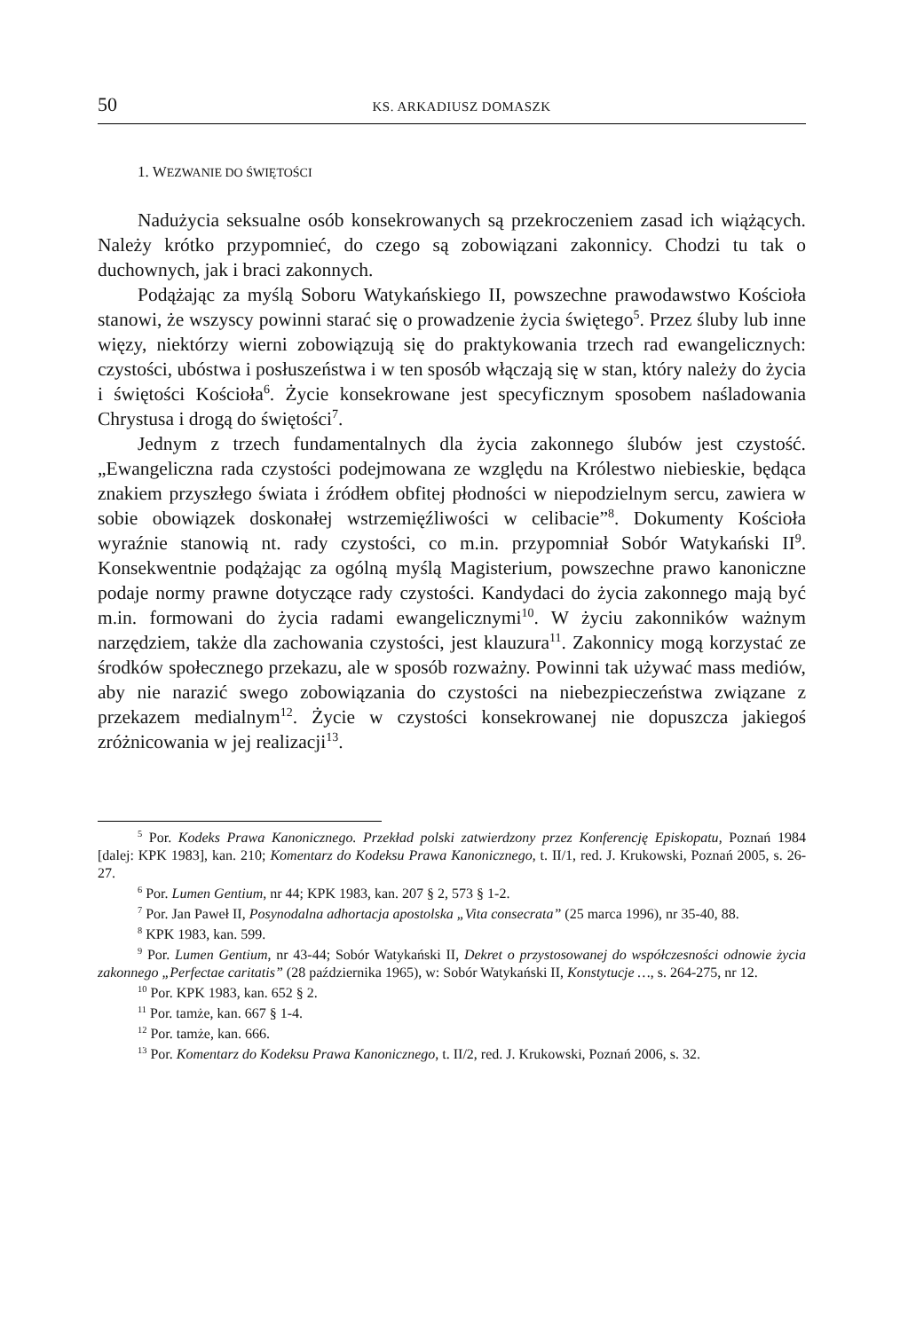50 KS. ARKADIUSZ DOMASZK
1. WEZWANIE DO ŚWIĘTOŚCI
Nadużycia seksualne osób konsekrowanych są przekroczeniem zasad ich wiążących. Należy krótko przypomnieć, do czego są zobowiązani zakonnicy. Chodzi tu tak o duchownych, jak i braci zakonnych.
Podążając za myślą Soboru Watykańskiego II, powszechne prawodawstwo Kościoła stanowi, że wszyscy powinni starać się o prowadzenie życia świętego<sup>5</sup>. Przez śluby lub inne więzy, niektórzy wierni zobowiązują się do praktykowania trzech rad ewangelicznych: czystości, ubóstwa i posłuszeństwa i w ten sposób włączają się w stan, który należy do życia i świętości Kościoła<sup>6</sup>. Życie konsekrowane jest specyficznym sposobem naśladowania Chrystusa i drogą do świętości<sup>7</sup>.
Jednym z trzech fundamentalnych dla życia zakonnego ślubów jest czystość. „Ewangeliczna rada czystości podejmowana ze względu na Królestwo niebieskie, będąca znakiem przyszłego świata i źródłem obfitej płodności w niepodzielnym sercu, zawiera w sobie obowiązek doskonałej wstrzemięźliwości w celibacie”<sup>8</sup>. Dokumenty Kościoła wyraźnie stanowią nt. rady czystości, co m.in. przypomniał Sobór Watykański II<sup>9</sup>. Konsekwentnie podążając za ogólną myślą Magisterium, powszechne prawo kanoniczne podaje normy prawne dotyczące rady czystości. Kandydaci do życia zakonnego mają być m.in. formowani do życia radami ewangelicznymi<sup>10</sup>. W życiu zakonników ważnym narzędziem, także dla zachowania czystości, jest klauzura<sup>11</sup>. Zakonnicy mogą korzystać ze środków społecznego przekazu, ale w sposób rozważny. Powinni tak używać mass mediów, aby nie narazić swego zobowiązania do czystości na niebezpieczeństwa związane z przekazem medialnym<sup>12</sup>. Życie w czystości konsekrowanej nie dopuszcza jakiegoś zróżnicowania w jej realizacji<sup>13</sup>.
<sup>5</sup> Por. Kodeks Prawa Kanonicznego. Przekład polski zatwierdzony przez Konferencję Episkopatu, Poznań 1984 [dalej: KPK 1983], kan. 210; Komentarz do Kodeksu Prawa Kanonicznego, t. II/1, red. J. Krukowski, Poznań 2005, s. 26-27.
<sup>6</sup> Por. Lumen Gentium, nr 44; KPK 1983, kan. 207 § 2, 573 § 1-2.
<sup>7</sup> Por. Jan Paweł II, Posynodalna adhortacja apostolska „Vita consecrata” (25 marca 1996), nr 35-40, 88.
<sup>8</sup> KPK 1983, kan. 599.
<sup>9</sup> Por. Lumen Gentium, nr 43-44; Sobór Watykański II, Dekret o przystosowanej do współczesności odnowie życia zakonnego „Perfectae caritatis” (28 października 1965), w: Sobór Watykański II, Konstytucje …, s. 264-275, nr 12.
<sup>10</sup> Por. KPK 1983, kan. 652 § 2.
<sup>11</sup> Por. tamże, kan. 667 § 1-4.
<sup>12</sup> Por. tamże, kan. 666.
<sup>13</sup> Por. Komentarz do Kodeksu Prawa Kanonicznego, t. II/2, red. J. Krukowski, Poznań 2006, s. 32.